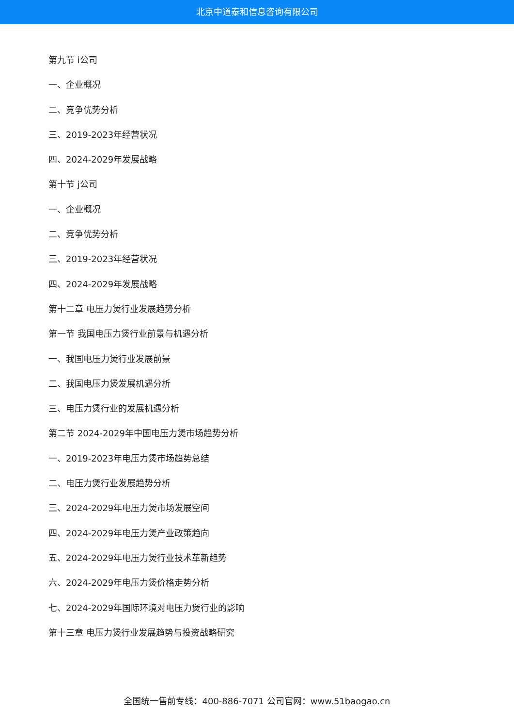北京中道泰和信息咨询有限公司
第九节 i公司
一、企业概况
二、竞争优势分析
三、2019-2023年经营状况
四、2024-2029年发展战略
第十节 j公司
一、企业概况
二、竞争优势分析
三、2019-2023年经营状况
四、2024-2029年发展战略
第十二章 电压力煲行业发展趋势分析
第一节 我国电压力煲行业前景与机遇分析
一、我国电压力煲行业发展前景
二、我国电压力煲发展机遇分析
三、电压力煲行业的发展机遇分析
第二节 2024-2029年中国电压力煲市场趋势分析
一、2019-2023年电压力煲市场趋势总结
二、电压力煲行业发展趋势分析
三、2024-2029年电压力煲市场发展空间
四、2024-2029年电压力煲产业政策趋向
五、2024-2029年电压力煲行业技术革新趋势
六、2024-2029年电压力煲价格走势分析
七、2024-2029年国际环境对电压力煲行业的影响
第十三章 电压力煲行业发展趋势与投资战略研究
全国统一售前专线：400-886-7071 公司官网：www.51baogao.cn